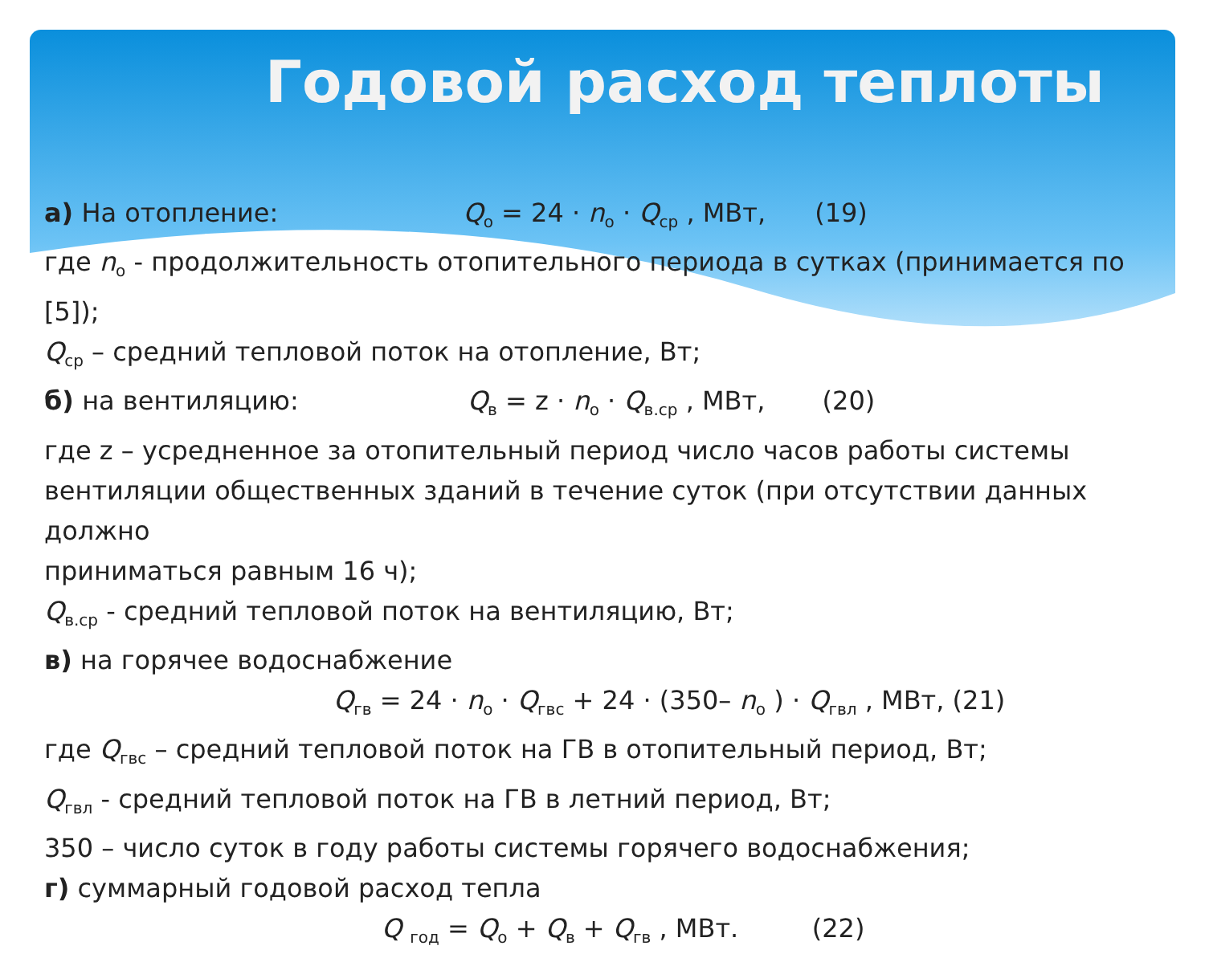Годовой расход теплоты
а) На отопление: Q<sub>о</sub> = 24 · n<sub>о</sub> · Q<sub>ср</sub> , МВт, (19)
где n<sub>о</sub> - продолжительность отопительного периода в сутках (принимается по [5]);
Q<sub>ср</sub> – средний тепловой поток на отопление, Вт;
б) на вентиляцию: Q<sub>в</sub> = z · n<sub>о</sub> · Q<sub>в.ср</sub> , МВт, (20)
где z – усредненное за отопительный период число часов работы системы вентиляции общественных зданий в течение суток (при отсутствии данных должно
приниматься равным 16 ч);
Q<sub>в.ср</sub> - средний тепловой поток на вентиляцию, Вт;
в) на горячее водоснабжение
Q<sub>гв</sub> = 24 · n<sub>о</sub> · Q<sub>гвс</sub> + 24 · (350– n<sub>о</sub> ) · Q<sub>гвл</sub> , МВт, (21)
где Q<sub>гвс</sub> – средний тепловой поток на ГВ в отопительный период, Вт;
Q<sub>гвл</sub> - средний тепловой поток на ГВ в летний период, Вт;
350 – число суток в году работы системы горячего водоснабжения;
г) суммарный годовой расход тепла
Q <sub>год</sub> = Q<sub>о</sub> + Q<sub>в</sub> + Q<sub>гв</sub> , МВт. (22)